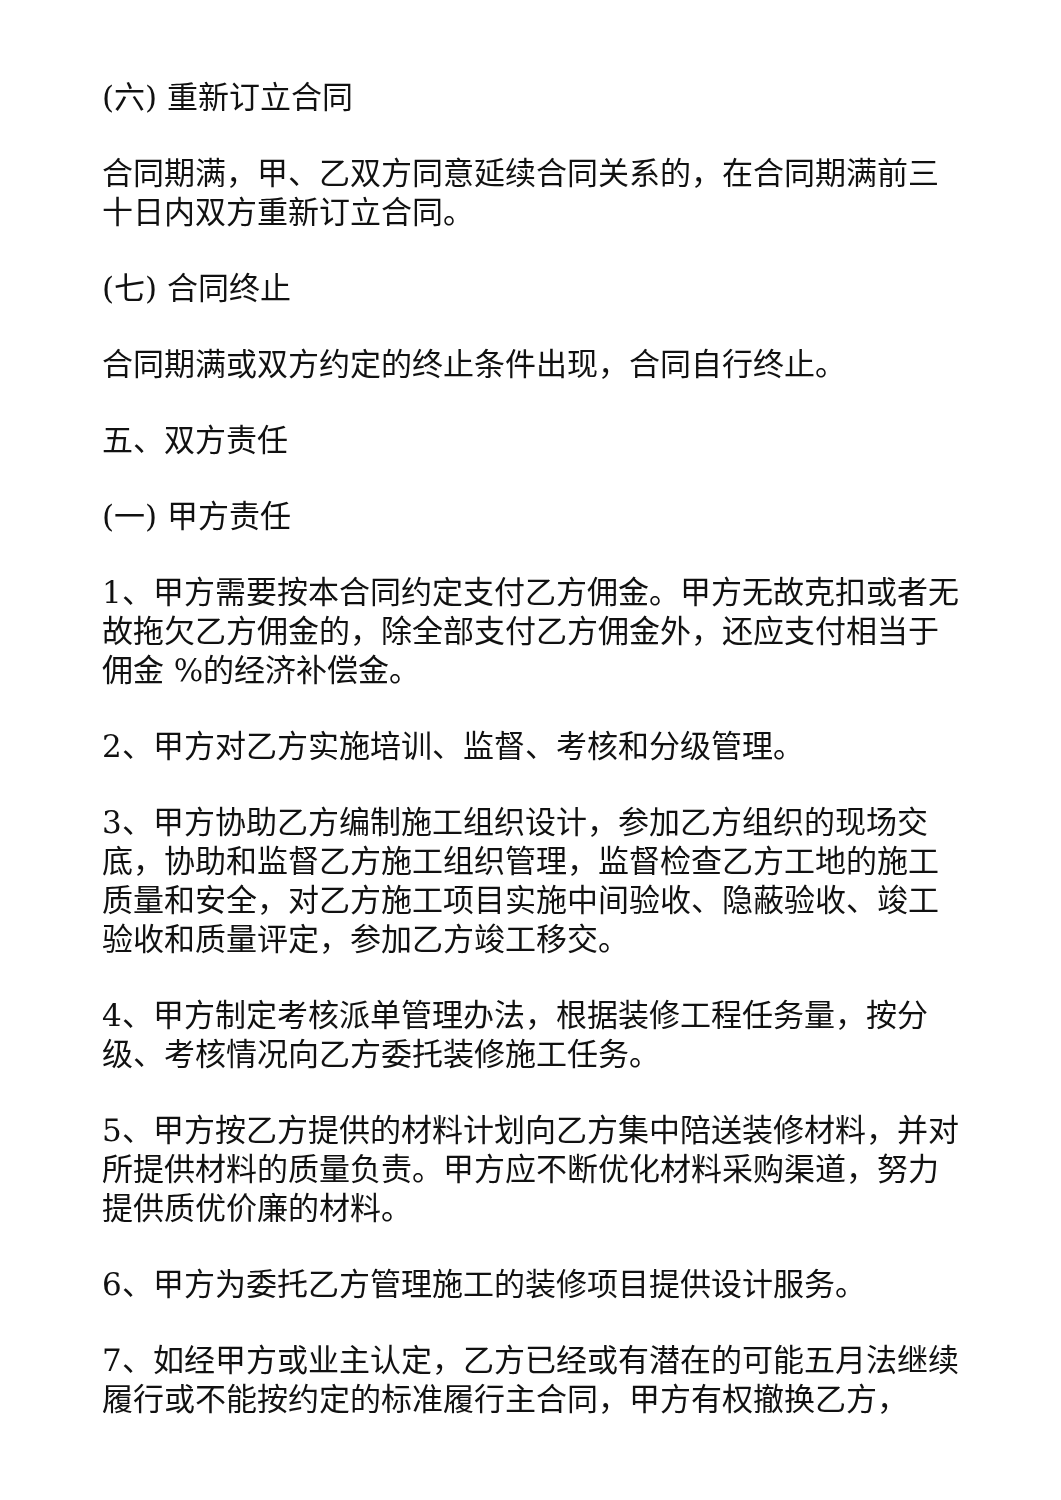(六) 重新订立合同
合同期满，甲、乙双方同意延续合同关系的，在合同期满前三十日内双方重新订立合同。
(七) 合同终止
合同期满或双方约定的终止条件出现，合同自行终止。
五、双方责任
(一) 甲方责任
1、甲方需要按本合同约定支付乙方佣金。甲方无故克扣或者无故拖欠乙方佣金的，除全部支付乙方佣金外，还应支付相当于佣金 %的经济补偿金。
2、甲方对乙方实施培训、监督、考核和分级管理。
3、甲方协助乙方编制施工组织设计，参加乙方组织的现场交底，协助和监督乙方施工组织管理，监督检查乙方工地的施工质量和安全，对乙方施工项目实施中间验收、隐蔽验收、竣工验收和质量评定，参加乙方竣工移交。
4、甲方制定考核派单管理办法，根据装修工程任务量，按分级、考核情况向乙方委托装修施工任务。
5、甲方按乙方提供的材料计划向乙方集中陪送装修材料，并对所提供材料的质量负责。甲方应不断优化材料采购渠道，努力提供质优价廉的材料。
6、甲方为委托乙方管理施工的装修项目提供设计服务。
7、如经甲方或业主认定，乙方已经或有潜在的可能五月法继续履行或不能按约定的标准履行主合同，甲方有权撤换乙方，